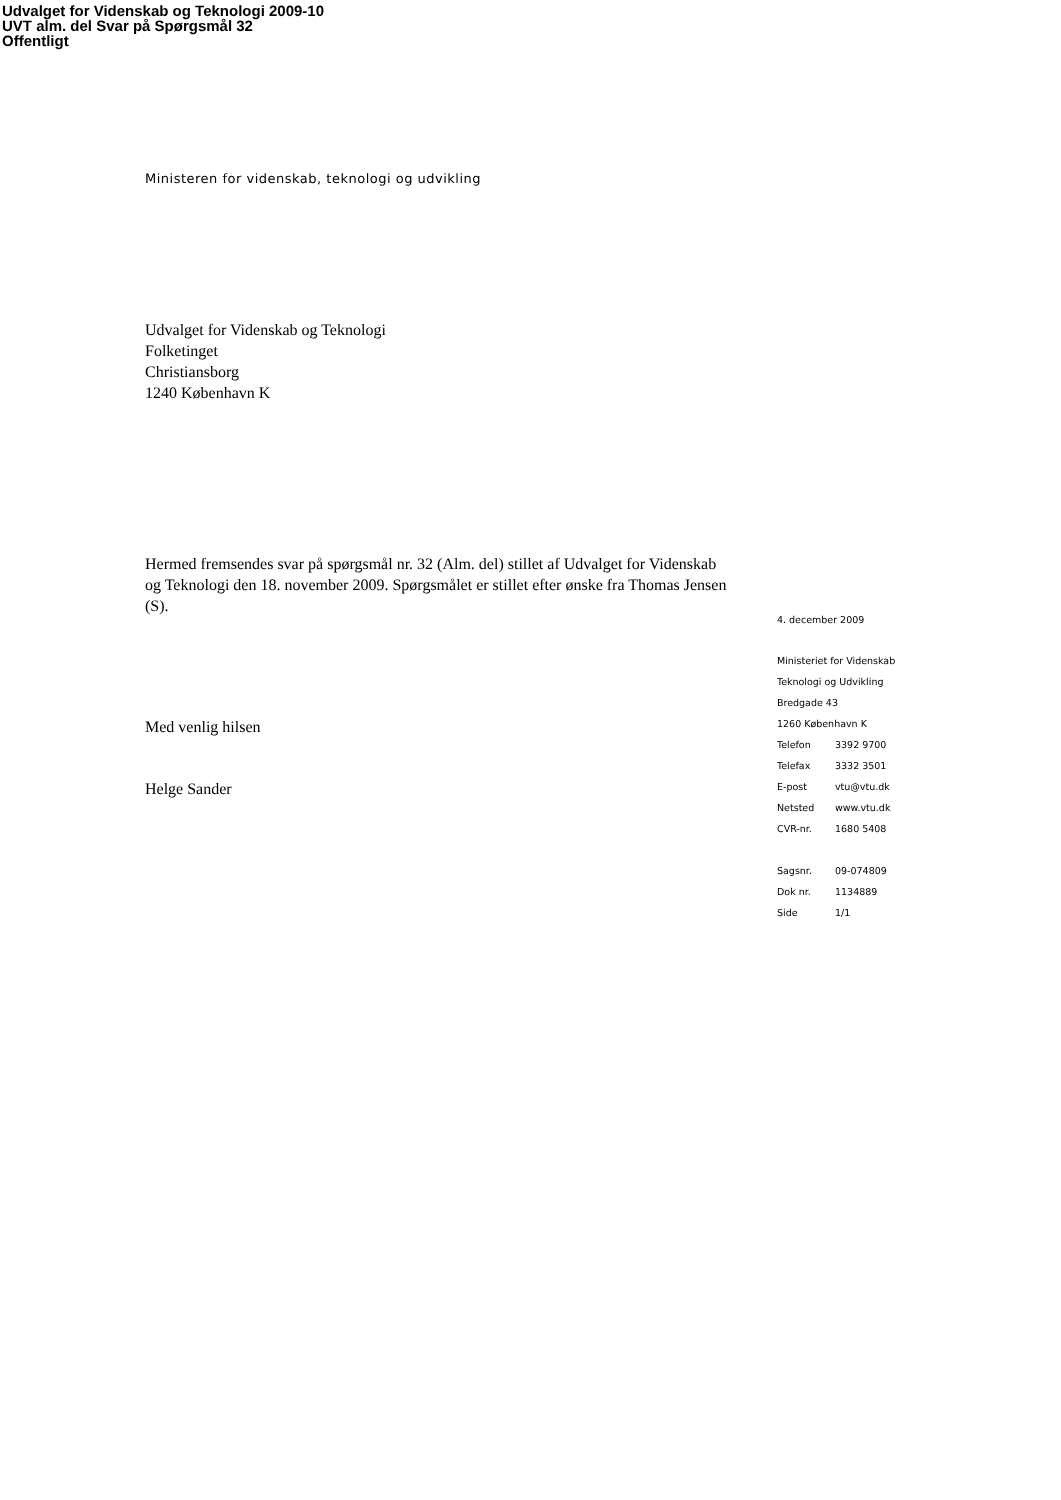Udvalget for Videnskab og Teknologi 2009-10
UVT alm. del Svar på Spørgsmål 32
Offentligt
Ministeren for videnskab, teknologi og udvikling
Udvalget for Videnskab og Teknologi
Folketinget
Christiansborg
1240 København K
Hermed fremsendes svar på spørgsmål nr. 32 (Alm. del) stillet af Udvalget for Videnskab og Teknologi den 18. november 2009. Spørgsmålet er stillet efter ønske fra Thomas Jensen (S).
Med venlig hilsen
Helge Sander
4. december 2009
Ministeriet for Videnskab
Teknologi og Udvikling
Bredgade 43
1260 København K
Telefon 3392 9700
Telefax 3332 3501
E-post vtu@vtu.dk
Netsted www.vtu.dk
CVR-nr. 1680 5408
Sagsnr. 09-074809
Dok nr. 1134889
Side 1/1